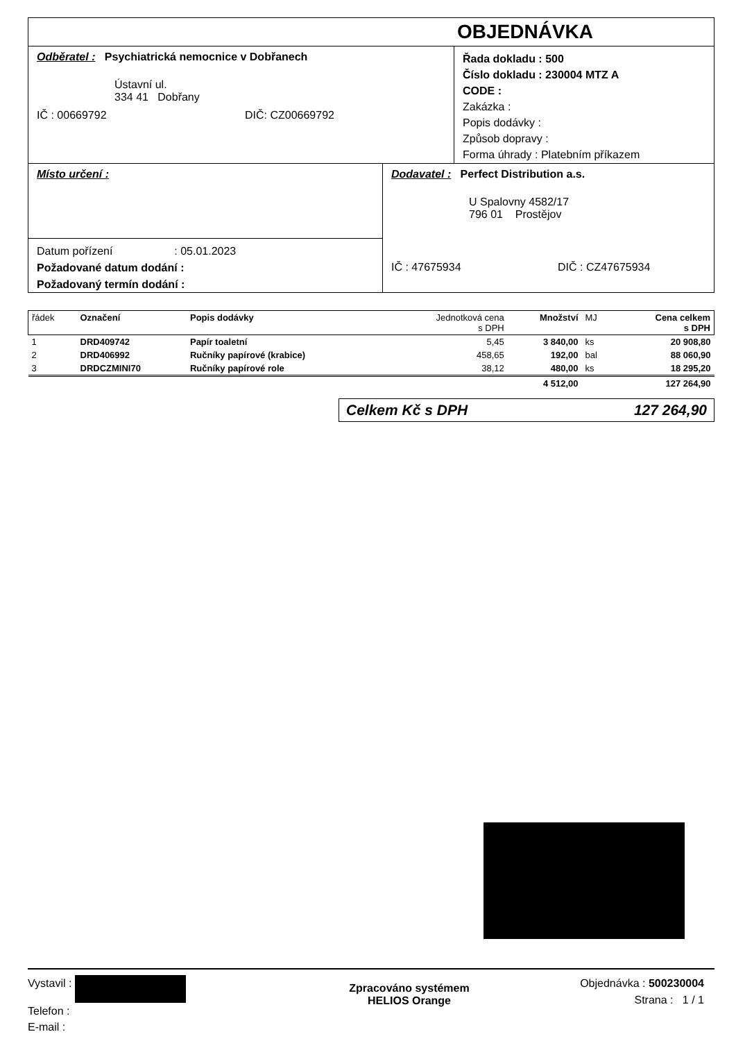OBJEDNÁVKA
Odběratel : Psychiatrická nemocnice v Dobřanech
Ústavní ul.
334 41 Dobřany
IČ : 00669792 DIČ: CZ00669792
Řada dokladu : 500
Číslo dokladu : 230004 MTZ A
CODE :
Zakázka :
Popis dodávky :
Způsob dopravy :
Forma úhrady : Platebním příkazem
Místo určení :
Datum pořízení : 05.01.2023
Požadované datum dodání :
Požadovaný termín dodání :
Dodavatel : Perfect Distribution a.s.
U Spalovny 4582/17
796 01 Prostějov
IČ : 47675934 DIČ : CZ47675934
| řádek | Označení | Popis dodávky | Jednotková cena s DPH | Množství | MJ | Cena celkem s DPH |
| --- | --- | --- | --- | --- | --- | --- |
| 1 | DRD409742 | Papír toaletní | 5,45 | 3 840,00 | ks | 20 908,80 |
| 2 | DRD406992 | Ručníky papírové (krabice) | 458,65 | 192,00 | bal | 88 060,90 |
| 3 | DRDCZMINI70 | Ručníky papírové role | 38,12 | 480,00 | ks | 18 295,20 |
| | | | | 4 512,00 | | 127 264,90 |
Celkem Kč s DPH 127 264,90
Vystavil :
Telefon :
E-mail :
Zpracováno systémem
HELIOS Orange
Objednávka : 500230004
Strana : 1 / 1